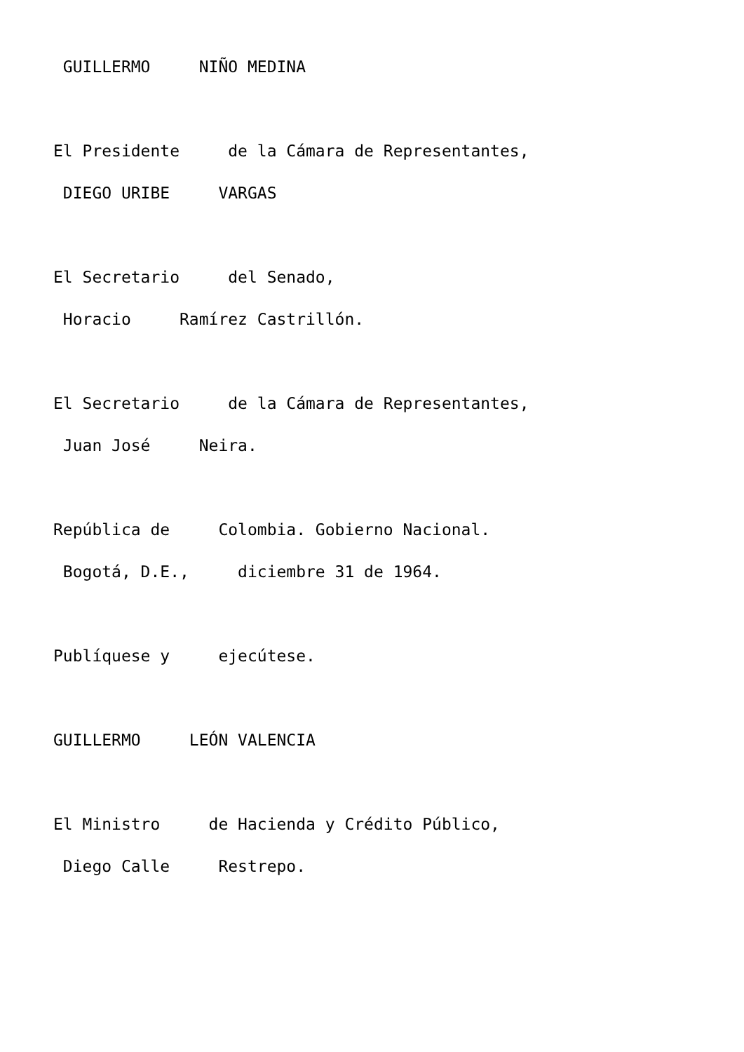GUILLERMO NIÑO MEDINA
El Presidente de la Cámara de Representantes,
DIEGO URIBE VARGAS
El Secretario del Senado,
Horacio Ramírez Castrillón.
El Secretario de la Cámara de Representantes,
Juan José Neira.
República de Colombia. Gobierno Nacional.
Bogotá, D.E., diciembre 31 de 1964.
Publíquese y ejecútese.
GUILLERMO LEÓN VALENCIA
El Ministro de Hacienda y Crédito Público,
Diego Calle Restrepo.